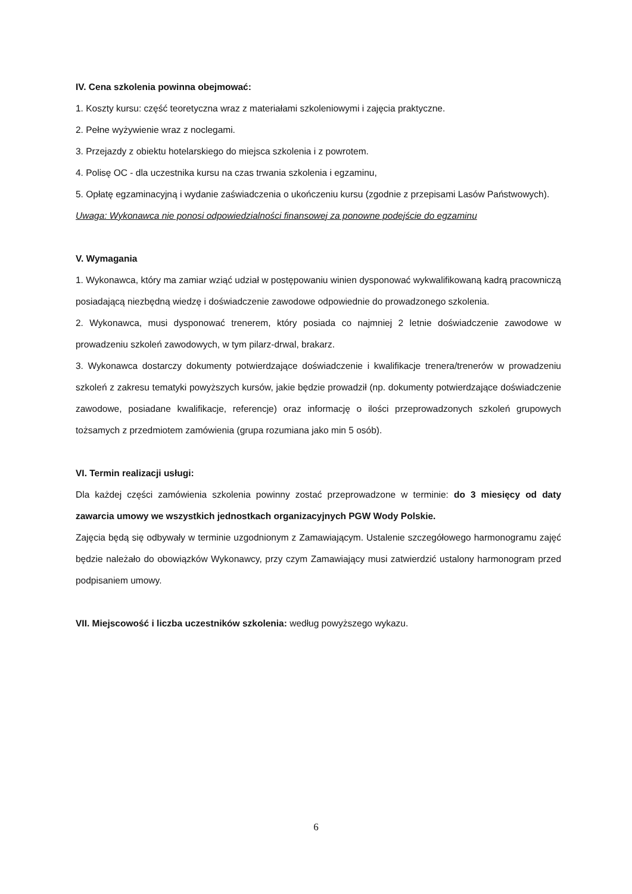IV. Cena szkolenia powinna obejmować:
1. Koszty kursu: część teoretyczna wraz z materiałami szkoleniowymi i zajęcia praktyczne.
2. Pełne wyżywienie wraz z noclegami.
3. Przejazdy z obiektu hotelarskiego do miejsca szkolenia i z powrotem.
4. Polisę OC - dla uczestnika kursu na czas trwania szkolenia i egzaminu,
5. Opłatę egzaminacyjną i wydanie zaświadczenia o ukończeniu kursu (zgodnie z przepisami Lasów Państwowych).
Uwaga: Wykonawca nie ponosi odpowiedzialności finansowej za ponowne podejście do egzaminu
V. Wymagania
1. Wykonawca, który ma zamiar wziąć udział w postępowaniu winien dysponować wykwalifikowaną kadrą pracowniczą posiadającą niezbędną wiedzę i doświadczenie zawodowe odpowiednie do prowadzonego szkolenia.
2. Wykonawca, musi dysponować trenerem, który posiada co najmniej 2 letnie doświadczenie zawodowe w prowadzeniu szkoleń zawodowych, w tym pilarz-drwal, brakarz.
3. Wykonawca dostarczy dokumenty potwierdzające doświadczenie i kwalifikacje trenera/trenerów w prowadzeniu szkoleń z zakresu tematyki powyższych kursów, jakie będzie prowadził (np. dokumenty potwierdzające doświadczenie zawodowe, posiadane kwalifikacje, referencje) oraz informację o ilości przeprowadzonych szkoleń grupowych tożsamych z przedmiotem zamówienia (grupa rozumiana jako min 5 osób).
VI. Termin realizacji usługi:
Dla każdej części zamówienia szkolenia powinny zostać przeprowadzone w terminie: do 3 miesięcy od daty zawarcia umowy we wszystkich jednostkach organizacyjnych PGW Wody Polskie.
Zajęcia będą się odbywały w terminie uzgodnionym z Zamawiającym. Ustalenie szczegółowego harmonogramu zajęć będzie należało do obowiązków Wykonawcy, przy czym Zamawiający musi zatwierdzić ustalony harmonogram przed podpisaniem umowy.
VII. Miejscowość i liczba uczestników szkolenia: według powyższego wykazu.
6